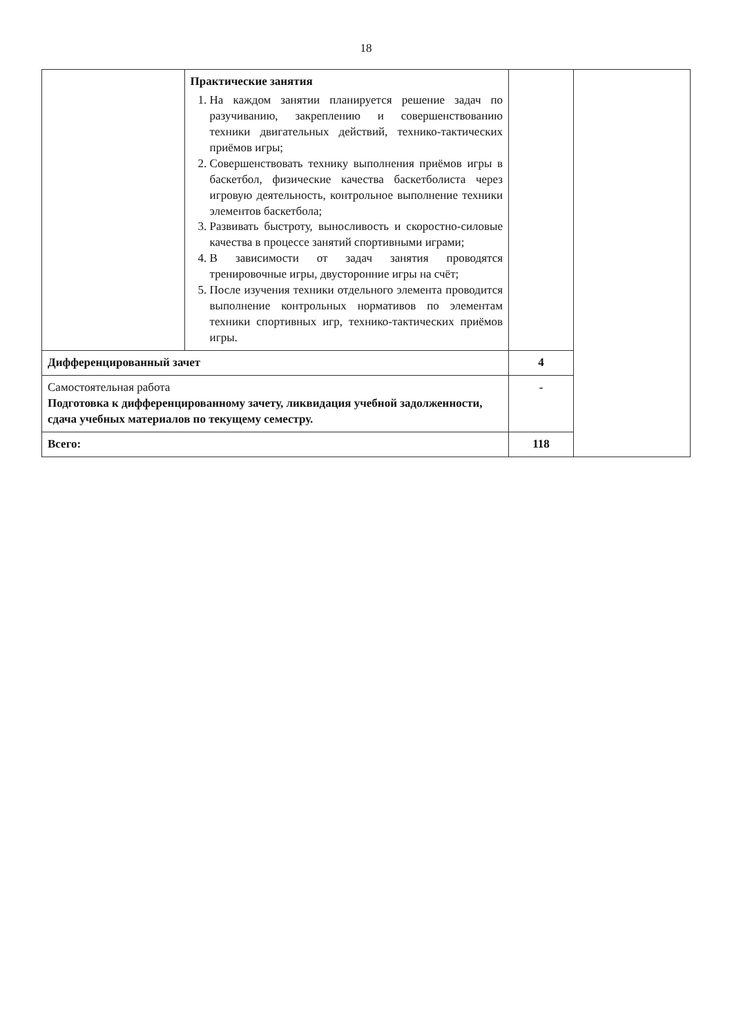18
| | Практические занятия 1. На каждом занятии планируется решение задач по разучиванию, закреплению и совершенствованию техники двигательных действий, технико-тактических приёмов игры; 2. Совершенствовать технику выполнения приёмов игры в баскетбол, физические качества баскетболиста через игровую деятельность, контрольное выполнение техники элементов баскетбола; 3. Развивать быстроту, выносливость и скоростно-силовые качества в процессе занятий спортивными играми; 4. В зависимости от задач занятия проводятся тренировочные игры, двусторонние игры на счёт; 5. После изучения техники отдельного элемента проводится выполнение контрольных нормативов по элементам техники спортивных игр, технико-тактических приёмов игры. | | |
| Дифференцированный зачет | | 4 | |
| Самостоятельная работа Подготовка к дифференцированному зачету, ликвидация учебной задолженности, сдача учебных материалов по текущему семестру. | | - | |
| Всего: | | 118 | |